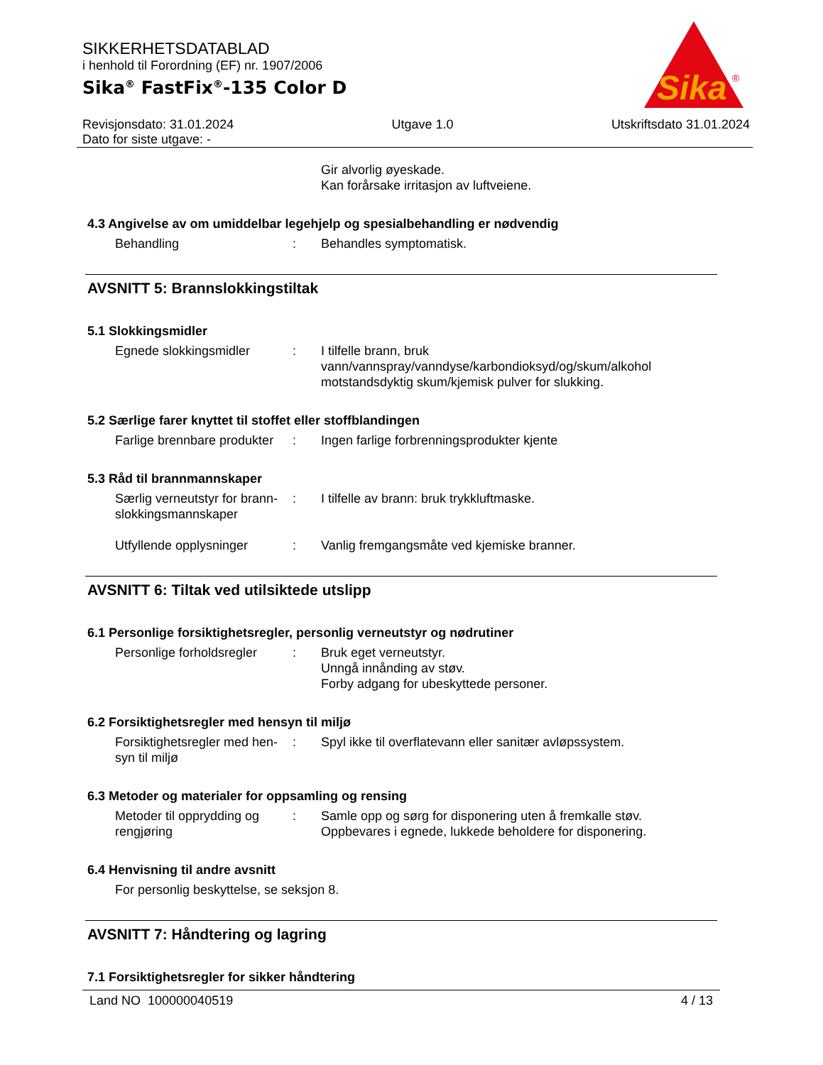SIKKERHETSDATABLAD
i henhold til Forordning (EF) nr. 1907/2006
Sika<sup>®</sup> FastFix<sup>®</sup>-135 Color D
Sika
®
Revisjonsdato: 31.01.2024 Utgave 1.0 Utskriftsdato 31.01.2024
Dato for siste utgave: -
Gir alvorlig øyeskade.
Kan forårsake irritasjon av luftveiene.
4.3 Angivelse av om umiddelbar legehjelp og spesialbehandling er nødvendig
Behandling : Behandles symptomatisk.
AVSNITT 5: Brannslokkingstiltak
5.1 Slokkingsmidler
Egnede slokkingsmidler : I tilfelle brann, bruk
vann/vannspray/vanndyse/karbondioksyd/og/skum/alkohol
motstandsdyktig skum/kjemisk pulver for slukking.
5.2 Særlige farer knyttet til stoffet eller stoffblandingen
Farlige brennbare produkter
: Ingen farlige forbrenningsprodukter kjente
5.3 Råd til brannmannskaper
Særlig verneutstyr for brann-
slokkingsmannskaper
: I tilfelle av brann: bruk trykkluftmaske.
Utfyllende opplysninger
: Vanlig fremgangsmåte ved kjemiske branner.
AVSNITT 6: Tiltak ved utilsiktede utslipp
6.1 Personlige forsiktighetsregler, personlig verneutstyr og nødrutiner
Personlige forholdsregler
: Bruk eget verneutstyr.
Unngå innånding av støv.
Forby adgang for ubeskyttede personer.
6.2 Forsiktighetsregler med hensyn til miljø
Forsiktighetsregler med hen-
syn til miljø
: Spyl ikke til overflatevann eller sanitær avløpssystem.
6.3 Metoder og materialer for oppsamling og rensing
Metoder til opprydding og
rengjøring
: Samle opp og sørg for disponering uten å fremkalle støv.
Oppbevares i egnede, lukkede beholdere for disponering.
6.4 Henvisning til andre avsnitt
For personlig beskyttelse, se seksjon 8.
AVSNITT 7: Håndtering og lagring
7.1 Forsiktighetsregler for sikker håndtering
Land NO 100000040519 4 / 13